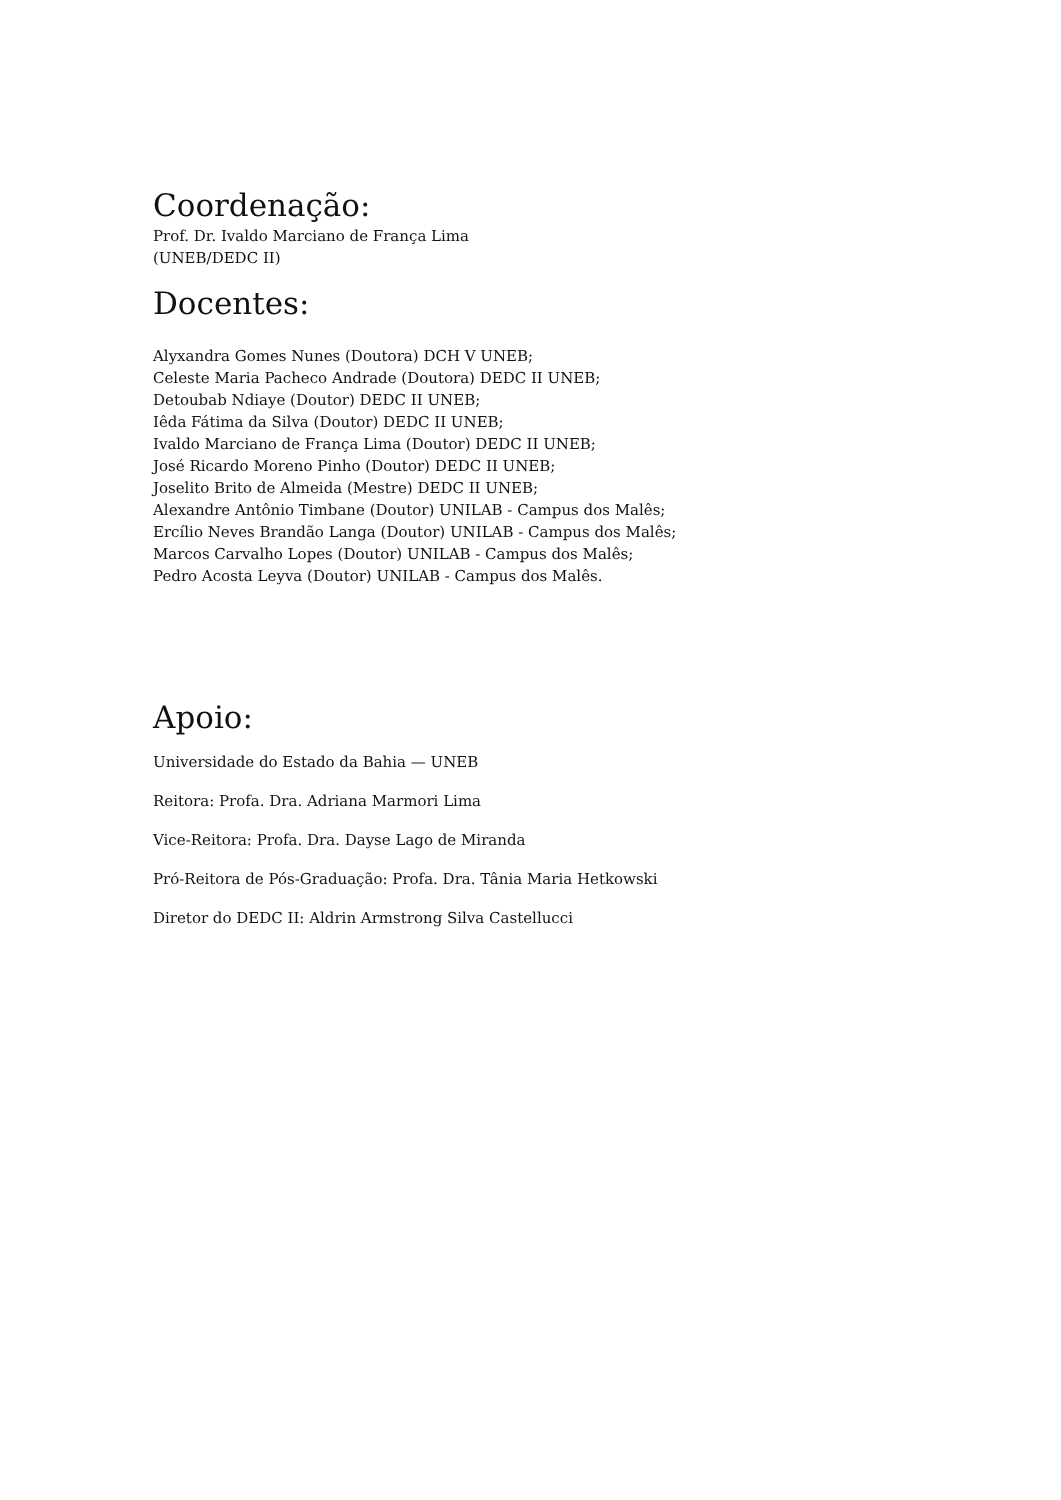Coordenação:
Prof. Dr. Ivaldo Marciano de França Lima
(UNEB/DEDC II)
Docentes:
Alyxandra Gomes Nunes (Doutora) DCH V UNEB;
Celeste Maria Pacheco Andrade (Doutora) DEDC II UNEB;
Detoubab Ndiaye (Doutor) DEDC II UNEB;
Iêda Fátima da Silva (Doutor) DEDC II UNEB;
Ivaldo Marciano de França Lima (Doutor) DEDC II UNEB;
José Ricardo Moreno Pinho (Doutor) DEDC II UNEB;
Joselito Brito de Almeida (Mestre) DEDC II UNEB;
Alexandre Antônio Timbane (Doutor) UNILAB - Campus dos Malês;
Ercílio Neves Brandão Langa (Doutor) UNILAB - Campus dos Malês;
Marcos Carvalho Lopes (Doutor) UNILAB - Campus dos Malês;
Pedro Acosta Leyva (Doutor) UNILAB - Campus dos Malês.
Apoio:
Universidade do Estado da Bahia — UNEB
Reitora: Profa. Dra. Adriana Marmori Lima
Vice-Reitora: Profa. Dra. Dayse Lago de Miranda
Pró-Reitora de Pós-Graduação: Profa. Dra. Tânia Maria Hetkowski
Diretor do DEDC II: Aldrin Armstrong Silva Castellucci